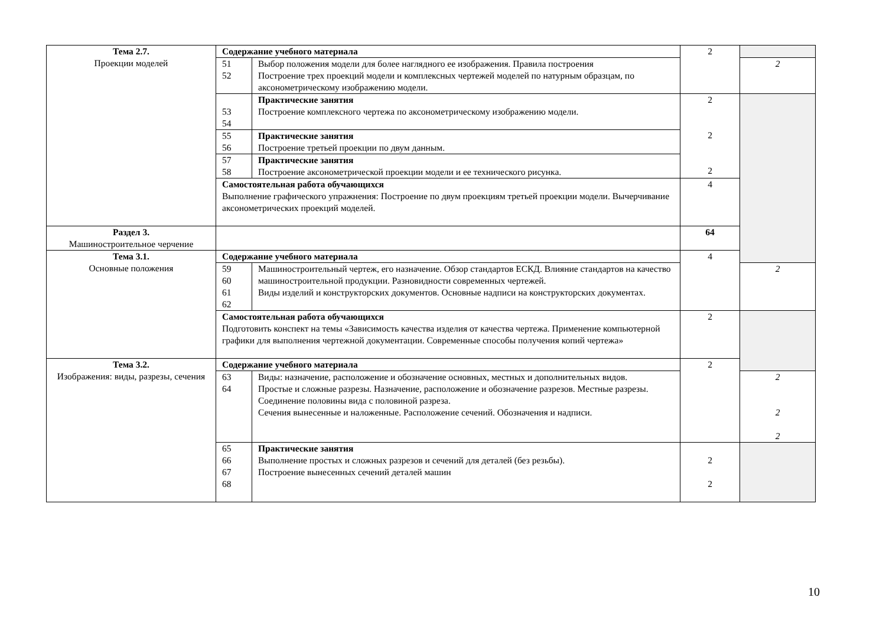| Тема 2.7. Проекции моделей | Содержание учебного материала | | 2 | |
| | 51 52 | Выбор положения модели для более наглядного ее изображения. Правила построения Построение трех проекций модели и комплексных чертежей моделей по натурным образцам, по аксонометрическому изображению модели. | | 2 |
| | 53 54 | Практические занятия Построение комплексного чертежа по аксонометрическому изображению модели. | 2 2 2 | |
| | 55 56 | Практические занятия Построение третьей проекции по двум данным. | | |
| | 57 58 | Практические занятия Построение аксонометрической проекции модели и ее технического рисунка. | | |
| | Самостоятельная работа обучающихся Выполнение графического упражнения: Построение по двум проекциям третьей проекции модели. Вычерчивание аксонометрических проекций моделей. | | 4 | |
| Раздел 3. Машиностроительное черчение | | | 64 | |
| Тема 3.1. Основные положения | Содержание учебного материала | | 4 | |
| | 59 60 61 62 | Машиностроительный чертеж, его назначение. Обзор стандартов ЕСКД. Влияние стандартов на качество машиностроительной продукции. Разновидности современных чертежей. Виды изделий и конструкторских документов. Основные надписи на конструкторских документах. | | 2 |
| | Самостоятельная работа обучающихся Подготовить конспект на темы «Зависимость качества изделия от качества чертежа. Применение компьютерной графики для выполнения чертежной документации. Современные способы получения копий чертежа» | | 2 | |
| Тема 3.2. Изображения: виды, разрезы, сечения | Содержание учебного материала | | 2 | |
| | 63 64 | Виды: назначение, расположение и обозначение основных, местных и дополнительных видов. Простые и сложные разрезы. Назначение, расположение и обозначение разрезов. Местные разрезы. Соединение половины вида с половиной разреза. Сечения вынесенные и наложенные. Расположение сечений. Обозначения и надписи. | | 2 2 2 |
| | 65 66 67 68 | Практические занятия Выполнение простых и сложных разрезов и сечений для деталей (без резьбы). Построение вынесенных сечений деталей машин | 2 2 | |
10